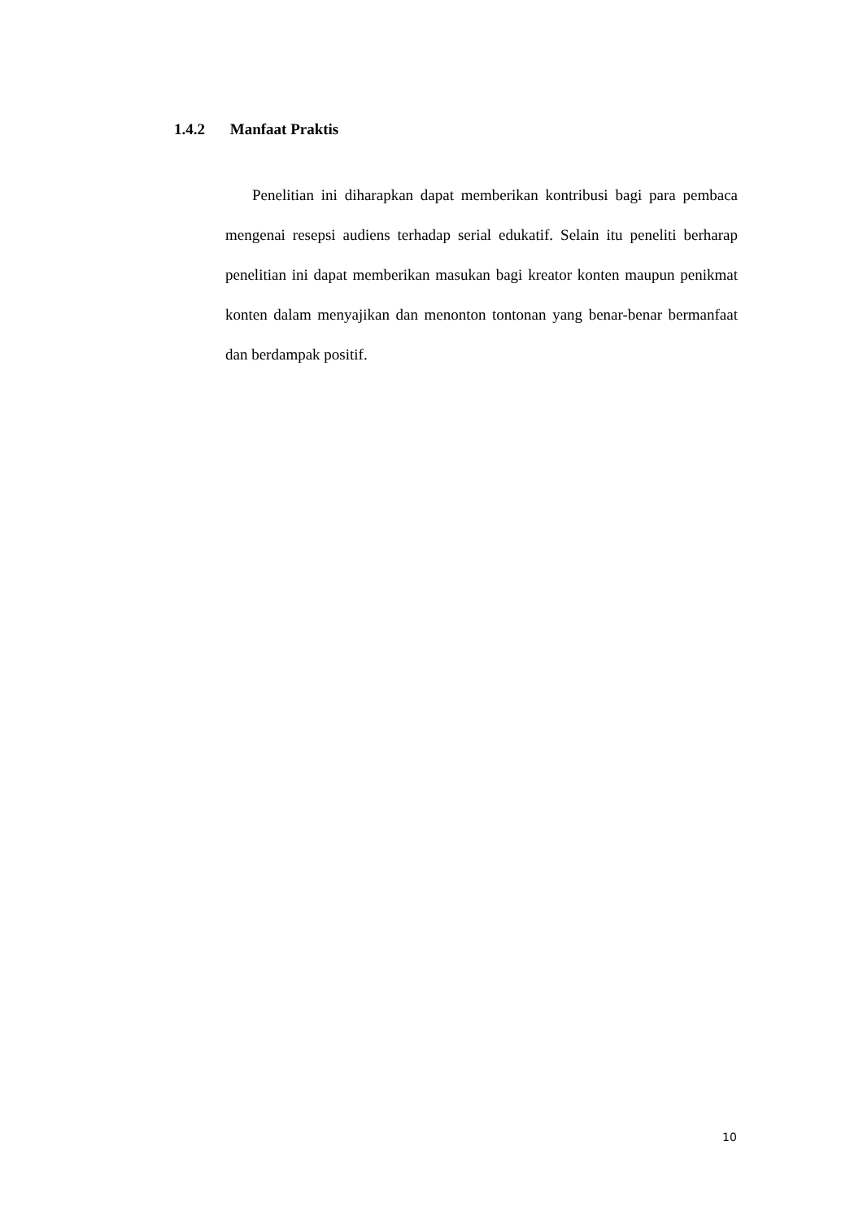1.4.2 Manfaat Praktis
Penelitian ini diharapkan dapat memberikan kontribusi bagi para pembaca mengenai resepsi audiens terhadap serial edukatif. Selain itu peneliti berharap penelitian ini dapat memberikan masukan bagi kreator konten maupun penikmat konten dalam menyajikan dan menonton tontonan yang benar-benar bermanfaat dan berdampak positif.
10